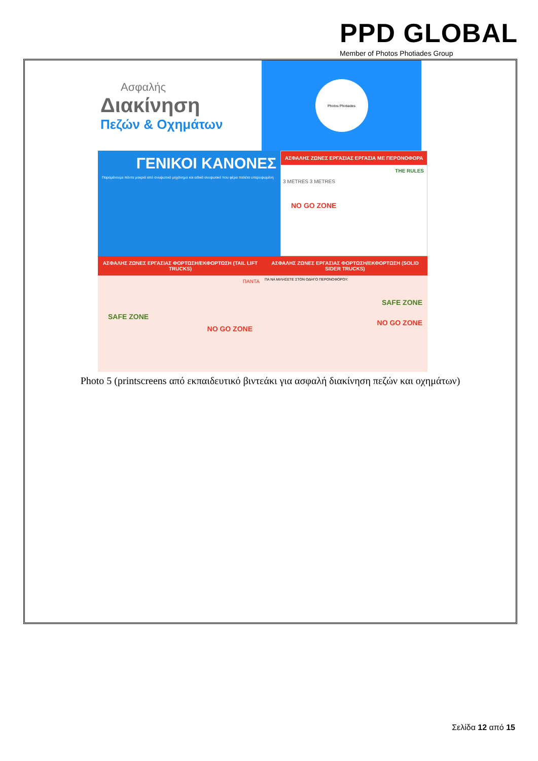PPD GLOBAL
Member of Photos Photiades Group
Ασφαλής
Διακίνηση
Πεζών & Οχημάτων
Photos Photiades
ΓΕΝΙΚΟΙ ΚΑΝΟΝΕΣ
Παραμένουμε πάντα μακριά από ανυψωτικό μηχάνημα και ειδικά ανυψωτικό που φέρει παλέτα υπερυψωμένη
ΑΣΦΑΛΗΣ ΖΩΝΕΣ ΕΡΓΑΣΙΑΣ ΕΡΓΑΣΙΑ ΜΕ ΠΕΡΟΝΟΦΟΡΑ
THE RULES
3 METRES 3 METRES
NO GO ZONE
ΑΣΦΑΛΗΣ ΖΩΝΕΣ ΕΡΓΑΣΙΑΣ ΦΟΡΤΩΣΗ/ΕΚΦΟΡΤΩΣΗ (TAIL LIFT TRUCKS)
ΠΑΝΤΑ
SAFE ZONE
NO GO ZONE
ΑΣΦΑΛΗΣ ΖΩΝΕΣ ΕΡΓΑΣΙΑΣ ΦΟΡΤΩΣΗ/ΕΚΦΟΡΤΩΣΗ (SOLID SIDER TRUCKS)
ΠΑ ΝΑ ΜΙΛΗΣΕΤΕ ΣΤΟΝ ΟΔΗΓΟ ΠΕΡΟΝΟΦΟΡΟΥ:
SAFE ZONE
NO GO ZONE
Photo 5 (printscreens από εκπαιδευτικό βιντεάκι για ασφαλή διακίνηση πεζών και οχημάτων)
Σελίδα 12 από 15